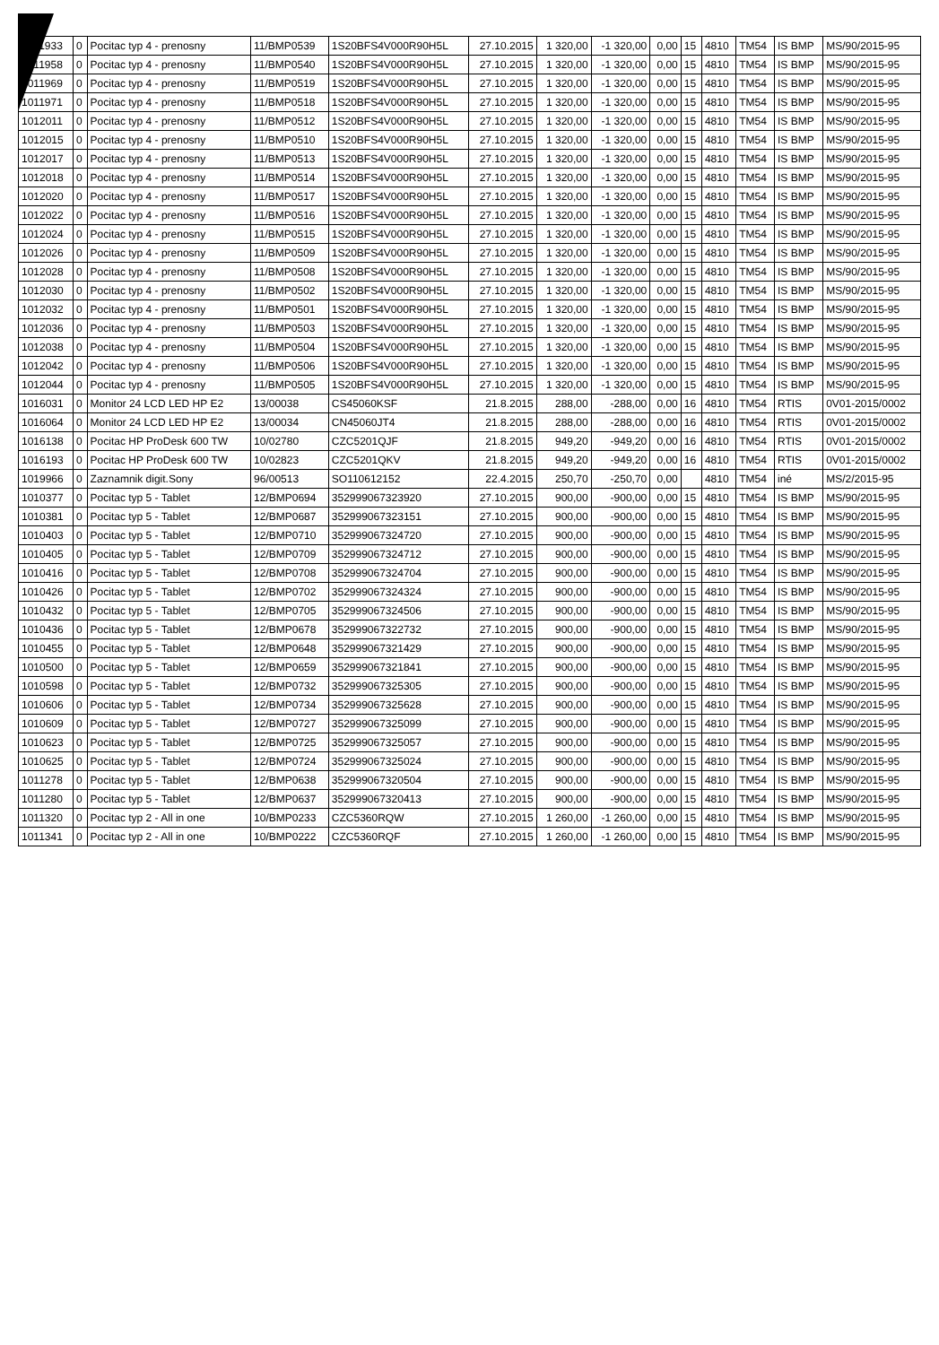| 1011933 | 0 | Pocitac typ 4 - prenosny | 11/BMP0539 | 1S20BFS4V000R90H5L | 27.10.2015 | 1 320,00 | -1 320,00 | 0,00 | 15 | 4810 | TM54 | IS BMP | MS/90/2015-95 |
| 1011958 | 0 | Pocitac typ 4 - prenosny | 11/BMP0540 | 1S20BFS4V000R90H5L | 27.10.2015 | 1 320,00 | -1 320,00 | 0,00 | 15 | 4810 | TM54 | IS BMP | MS/90/2015-95 |
| 1011969 | 0 | Pocitac typ 4 - prenosny | 11/BMP0519 | 1S20BFS4V000R90H5L | 27.10.2015 | 1 320,00 | -1 320,00 | 0,00 | 15 | 4810 | TM54 | IS BMP | MS/90/2015-95 |
| 1011971 | 0 | Pocitac typ 4 - prenosny | 11/BMP0518 | 1S20BFS4V000R90H5L | 27.10.2015 | 1 320,00 | -1 320,00 | 0,00 | 15 | 4810 | TM54 | IS BMP | MS/90/2015-95 |
| 1012011 | 0 | Pocitac typ 4 - prenosny | 11/BMP0512 | 1S20BFS4V000R90H5L | 27.10.2015 | 1 320,00 | -1 320,00 | 0,00 | 15 | 4810 | TM54 | IS BMP | MS/90/2015-95 |
| 1012015 | 0 | Pocitac typ 4 - prenosny | 11/BMP0510 | 1S20BFS4V000R90H5L | 27.10.2015 | 1 320,00 | -1 320,00 | 0,00 | 15 | 4810 | TM54 | IS BMP | MS/90/2015-95 |
| 1012017 | 0 | Pocitac typ 4 - prenosny | 11/BMP0513 | 1S20BFS4V000R90H5L | 27.10.2015 | 1 320,00 | -1 320,00 | 0,00 | 15 | 4810 | TM54 | IS BMP | MS/90/2015-95 |
| 1012018 | 0 | Pocitac typ 4 - prenosny | 11/BMP0514 | 1S20BFS4V000R90H5L | 27.10.2015 | 1 320,00 | -1 320,00 | 0,00 | 15 | 4810 | TM54 | IS BMP | MS/90/2015-95 |
| 1012020 | 0 | Pocitac typ 4 - prenosny | 11/BMP0517 | 1S20BFS4V000R90H5L | 27.10.2015 | 1 320,00 | -1 320,00 | 0,00 | 15 | 4810 | TM54 | IS BMP | MS/90/2015-95 |
| 1012022 | 0 | Pocitac typ 4 - prenosny | 11/BMP0516 | 1S20BFS4V000R90H5L | 27.10.2015 | 1 320,00 | -1 320,00 | 0,00 | 15 | 4810 | TM54 | IS BMP | MS/90/2015-95 |
| 1012024 | 0 | Pocitac typ 4 - prenosny | 11/BMP0515 | 1S20BFS4V000R90H5L | 27.10.2015 | 1 320,00 | -1 320,00 | 0,00 | 15 | 4810 | TM54 | IS BMP | MS/90/2015-95 |
| 1012026 | 0 | Pocitac typ 4 - prenosny | 11/BMP0509 | 1S20BFS4V000R90H5L | 27.10.2015 | 1 320,00 | -1 320,00 | 0,00 | 15 | 4810 | TM54 | IS BMP | MS/90/2015-95 |
| 1012028 | 0 | Pocitac typ 4 - prenosny | 11/BMP0508 | 1S20BFS4V000R90H5L | 27.10.2015 | 1 320,00 | -1 320,00 | 0,00 | 15 | 4810 | TM54 | IS BMP | MS/90/2015-95 |
| 1012030 | 0 | Pocitac typ 4 - prenosny | 11/BMP0502 | 1S20BFS4V000R90H5L | 27.10.2015 | 1 320,00 | -1 320,00 | 0,00 | 15 | 4810 | TM54 | IS BMP | MS/90/2015-95 |
| 1012032 | 0 | Pocitac typ 4 - prenosny | 11/BMP0501 | 1S20BFS4V000R90H5L | 27.10.2015 | 1 320,00 | -1 320,00 | 0,00 | 15 | 4810 | TM54 | IS BMP | MS/90/2015-95 |
| 1012036 | 0 | Pocitac typ 4 - prenosny | 11/BMP0503 | 1S20BFS4V000R90H5L | 27.10.2015 | 1 320,00 | -1 320,00 | 0,00 | 15 | 4810 | TM54 | IS BMP | MS/90/2015-95 |
| 1012038 | 0 | Pocitac typ 4 - prenosny | 11/BMP0504 | 1S20BFS4V000R90H5L | 27.10.2015 | 1 320,00 | -1 320,00 | 0,00 | 15 | 4810 | TM54 | IS BMP | MS/90/2015-95 |
| 1012042 | 0 | Pocitac typ 4 - prenosny | 11/BMP0506 | 1S20BFS4V000R90H5L | 27.10.2015 | 1 320,00 | -1 320,00 | 0,00 | 15 | 4810 | TM54 | IS BMP | MS/90/2015-95 |
| 1012044 | 0 | Pocitac typ 4 - prenosny | 11/BMP0505 | 1S20BFS4V000R90H5L | 27.10.2015 | 1 320,00 | -1 320,00 | 0,00 | 15 | 4810 | TM54 | IS BMP | MS/90/2015-95 |
| 1016031 | 0 | Monitor 24 LCD LED HP E2 | 13/00038 | CS45060KSF | 21.8.2015 | 288,00 | -288,00 | 0,00 | 16 | 4810 | TM54 | RTIS | 0V01-2015/0002 |
| 1016064 | 0 | Monitor 24 LCD LED HP E2 | 13/00034 | CN45060JT4 | 21.8.2015 | 288,00 | -288,00 | 0,00 | 16 | 4810 | TM54 | RTIS | 0V01-2015/0002 |
| 1016138 | 0 | Pocitac HP ProDesk 600 TW | 10/02780 | CZC5201QJF | 21.8.2015 | 949,20 | -949,20 | 0,00 | 16 | 4810 | TM54 | RTIS | 0V01-2015/0002 |
| 1016193 | 0 | Pocitac HP ProDesk 600 TW | 10/02823 | CZC5201QKV | 21.8.2015 | 949,20 | -949,20 | 0,00 | 16 | 4810 | TM54 | RTIS | 0V01-2015/0002 |
| 1019966 | 0 | Zaznamnik digit.Sony | 96/00513 | SO110612152 | 22.4.2015 | 250,70 | -250,70 | 0,00 | | 4810 | TM54 | iné | MS/2/2015-95 |
| 1010377 | 0 | Pocitac typ 5 - Tablet | 12/BMP0694 | 352999067323920 | 27.10.2015 | 900,00 | -900,00 | 0,00 | 15 | 4810 | TM54 | IS BMP | MS/90/2015-95 |
| 1010381 | 0 | Pocitac typ 5 - Tablet | 12/BMP0687 | 352999067323151 | 27.10.2015 | 900,00 | -900,00 | 0,00 | 15 | 4810 | TM54 | IS BMP | MS/90/2015-95 |
| 1010403 | 0 | Pocitac typ 5 - Tablet | 12/BMP0710 | 352999067324720 | 27.10.2015 | 900,00 | -900,00 | 0,00 | 15 | 4810 | TM54 | IS BMP | MS/90/2015-95 |
| 1010405 | 0 | Pocitac typ 5 - Tablet | 12/BMP0709 | 352999067324712 | 27.10.2015 | 900,00 | -900,00 | 0,00 | 15 | 4810 | TM54 | IS BMP | MS/90/2015-95 |
| 1010416 | 0 | Pocitac typ 5 - Tablet | 12/BMP0708 | 352999067324704 | 27.10.2015 | 900,00 | -900,00 | 0,00 | 15 | 4810 | TM54 | IS BMP | MS/90/2015-95 |
| 1010426 | 0 | Pocitac typ 5 - Tablet | 12/BMP0702 | 352999067324324 | 27.10.2015 | 900,00 | -900,00 | 0,00 | 15 | 4810 | TM54 | IS BMP | MS/90/2015-95 |
| 1010432 | 0 | Pocitac typ 5 - Tablet | 12/BMP0705 | 352999067324506 | 27.10.2015 | 900,00 | -900,00 | 0,00 | 15 | 4810 | TM54 | IS BMP | MS/90/2015-95 |
| 1010436 | 0 | Pocitac typ 5 - Tablet | 12/BMP0678 | 352999067322732 | 27.10.2015 | 900,00 | -900,00 | 0,00 | 15 | 4810 | TM54 | IS BMP | MS/90/2015-95 |
| 1010455 | 0 | Pocitac typ 5 - Tablet | 12/BMP0648 | 352999067321429 | 27.10.2015 | 900,00 | -900,00 | 0,00 | 15 | 4810 | TM54 | IS BMP | MS/90/2015-95 |
| 1010500 | 0 | Pocitac typ 5 - Tablet | 12/BMP0659 | 352999067321841 | 27.10.2015 | 900,00 | -900,00 | 0,00 | 15 | 4810 | TM54 | IS BMP | MS/90/2015-95 |
| 1010598 | 0 | Pocitac typ 5 - Tablet | 12/BMP0732 | 352999067325305 | 27.10.2015 | 900,00 | -900,00 | 0,00 | 15 | 4810 | TM54 | IS BMP | MS/90/2015-95 |
| 1010606 | 0 | Pocitac typ 5 - Tablet | 12/BMP0734 | 352999067325628 | 27.10.2015 | 900,00 | -900,00 | 0,00 | 15 | 4810 | TM54 | IS BMP | MS/90/2015-95 |
| 1010609 | 0 | Pocitac typ 5 - Tablet | 12/BMP0727 | 352999067325099 | 27.10.2015 | 900,00 | -900,00 | 0,00 | 15 | 4810 | TM54 | IS BMP | MS/90/2015-95 |
| 1010623 | 0 | Pocitac typ 5 - Tablet | 12/BMP0725 | 352999067325057 | 27.10.2015 | 900,00 | -900,00 | 0,00 | 15 | 4810 | TM54 | IS BMP | MS/90/2015-95 |
| 1010625 | 0 | Pocitac typ 5 - Tablet | 12/BMP0724 | 352999067325024 | 27.10.2015 | 900,00 | -900,00 | 0,00 | 15 | 4810 | TM54 | IS BMP | MS/90/2015-95 |
| 1011278 | 0 | Pocitac typ 5 - Tablet | 12/BMP0638 | 352999067320504 | 27.10.2015 | 900,00 | -900,00 | 0,00 | 15 | 4810 | TM54 | IS BMP | MS/90/2015-95 |
| 1011280 | 0 | Pocitac typ 5 - Tablet | 12/BMP0637 | 352999067320413 | 27.10.2015 | 900,00 | -900,00 | 0,00 | 15 | 4810 | TM54 | IS BMP | MS/90/2015-95 |
| 1011320 | 0 | Pocitac typ 2 - All in one | 10/BMP0233 | CZC5360RQW | 27.10.2015 | 1 260,00 | -1 260,00 | 0,00 | 15 | 4810 | TM54 | IS BMP | MS/90/2015-95 |
| 1011341 | 0 | Pocitac typ 2 - All in one | 10/BMP0222 | CZC5360RQF | 27.10.2015 | 1 260,00 | -1 260,00 | 0,00 | 15 | 4810 | TM54 | IS BMP | MS/90/2015-95 |